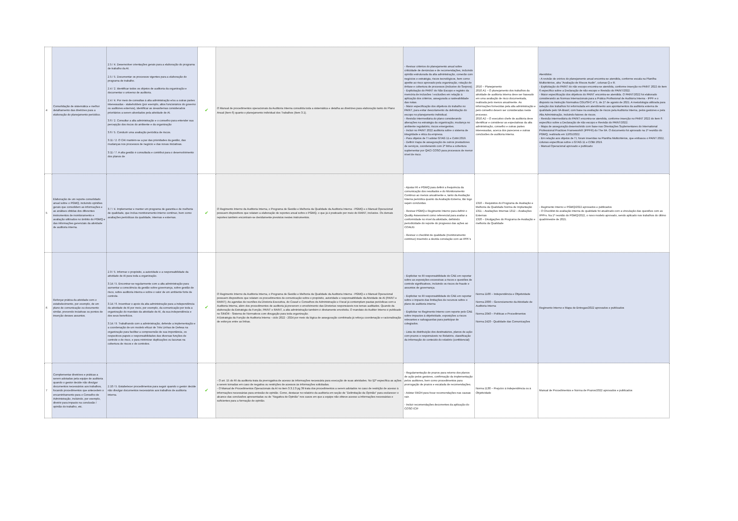| 4 | Consolidação de sistemática e melhor detalhamento das diretrizes para a elaboração do planejamento periódico. | 2.5 / 4. Desenvolver orientações gerais para a elaboração do programa de trabalho da AI. 2.5 / 5. Documentar os processos vigentes para a elaboração do programa de trabalho. 2.4 / 2. Identificar todos os objetos de auditoria da organização e documentar o universo de auditoria. 2.4 / 4. Por meio de consultas à alta administração e/ou a outras partes interessadas - stakeholders (por exemplo, altos funcionários do governo ou auditores externos), identificar as áreas/temas considerados prioritários a serem abordados pela atividade de AI. 3.6 / 2. Consultar a alta administração e o conselho para entender sua percepção dos riscos do ambiente e da organização 3.6 / 5. Conduzir uma avaliação periódica de riscos. 3.11 / 2. O CAI mantém-se a par das prioridades da gestão, das mudanças nos processos de negócio e das novas iniciativas. 3.11 / 7. A alta gestão é consultada e contribui para o desenvolvimento dos planos de | ✔ | O Manual de procedimentos operacionais da Auditoria Interna consolida toda a sistemática e detalha as diretrizes para elaboração tanto do Plano Anual (Item 6) quanto o planejamento individual dos Trabalhos (Item 3.1). | - Revisar critérios do planejamento anual sobre criticidade de denúncias e de recomendações, incluindo opinião estruturada da alta administração, conexão com negócios e estratégia, riscos tecnológicos, bem como apetite ao risco aprovado pela organização, rotação de ênfase e cobertura de processos (inclusive do Serpros). - Explicitação do PAINT do Não Escopo e registro da memória de inclusões / exclusões em relação à aplicação dos critérios, assegurada a rastreabilidade das notas. - Maior especificação dos objetivos do trabalho no PAINT, para evitar descolamento da delimitação do escopo no planejamento individual. - Revisão intermediária do plano considerando alterações na estratégia da organização, mudança no ambiente regulatório, riscos emergentes. - Incluir no PAINT 2022 auditoria sobre o sistema de integridade e ética da empresa. - Para objetos de TI adotar GTAG 11 e Cobit 2019. - Definir mapa de asseguração de outros prestadores de serviços, coordenando com 2ª linha a cobertura suplementar por QACI COSO para processos de menor nível de risco. | 2010 – Planejamento 2010.A1 – O planejamento dos trabalhos da atividade de auditoria interna deve ser baseado em uma avaliação de risco documentada, realizada pelo menos anualmente. As informações fornecidas pela alta administração e pelo conselho devem ser consideradas neste processo. 2010.A2 – O executivo chefe de auditoria deve identificar e considerar as expectativas da alta administração, conselho e outras partes interessadas, acerca dos pareceres e outras conclusões de auditoria interna. | Atendidos: - A revisão de crérios do planejamento anual encontra-se atendida, conforme escala na Planilha Multicritérios, aba "Avaliação de Riscos Audin", colunas Q e R. - Explicitação do PAINT do não escopo encontra-se atendida, conforme inserção no PAINT 2022 do item 6 específico sobre a Declaração de não escopo e Revisão do PAINT/2022. - Maior especificação dos objetivos do PAINT encontra-se atendida. O PAINT/2022 foi elaborado considerando as Normas Internacionais para a Prática Profissional de Auditoria Interna - IPPF e o disposto na Instrução Normativa CGU/SFC nº 5, de 27 de agosto de 2021. A metodologia utilizada para seleção dos trabalhos foi reformulada em atendimento aos apontamentos da auditoria externa de qualidade pelo IIA-Brasil, com base na avaliação de riscos pela Auditoria Interna, pelos gestores e pela Alta Administração, incluindo fatores de riscos. - Revisão intermediária do PAINT encontra-se atendida, conforme inserção no PAINT 2022 do item 6 específico sobre a Declaração de não escopo e Revisão do PAINT/2022. - Mapa de asseguração desenvolvido com base nas Orientações Suplementares do International Professional Practices Framework® (IPPF®) do The IIA. O documento foi aprovado na 1ª reunião do PGMQ, realizada em 12/01/2022. - Em relação aos objetos de TI, foram inseridas na Planilha Multicritérios, que embasou o PAINT 2022, colunas específicas sobre o GTAG 11 e COBI 2019. - Manual Operacional aprovado e publicado |
| 5 | Elaboração de um reporte consolidado anual sobre o PGMQ, incluindo opiniões gerais que consolidem as informações e as análises obtidas dos diferentes instrumentos de monitoramento e avaliação utilizados no âmbito do PGMQ e das informações gerenciais da atividade de auditoria interna. | 3.7 / 4. Implementar e manter um programa de garantia e de melhoria de qualidade, que inclua monitoramento interno contínuo, bem como avaliações periódicas da qualidade, internas e externas. | ✔ | O Regimento Interno da Auditoria Interna, o Programa de Gestão e Melhoria da Qualidade da Auditoria Interna - PGMQ e o Manual Operacional possuem dispositivos que relatam a elaboração de reportes anual sobre o PGMQ, o que já é praticado por meio do RAINT, inclusive. Os demais reportes também encontram-se devidamente previstos nestes instrumentos. | - Ajustar RI e PGMQ para definir a frequência da comunicação dos resultados e do Monitoramento Contínuo ao menos anualmente e, tanto da Avaliação Interna periódica quanto da Avaliação Externa, tão logo sejam concluídas. - Revisar PGMQ e Regimento Interno para definir o Quality Assessment como referencial para avaliar a conformidade no nível da atividade, definindo periodicidade do reporte do progresso das ações ao COAUD. - Revisar o checklist de qualidade (monitoramento contínuo) inserindo a devida correlação com as IPPF's | 1310 – Requisitos do Programa de Avaliação e Melhoria da Qualidade Norma de Implantação 1311 – Avaliações Internas 1312 – Avaliações Externas 1320 – Divulgações do Programa de Avaliação e melhoria da Qualidade | - Regimento Interno e PGMQ/2022 aprovados e publicados - O Checklist de avaliação interna de qualidade foi atualizado com a vinculação das questões com as IPPFs. Na 1ª reunião do PGMQ/2022, o novo modelo aprovado, sendo aplicado nos trabalhos do último quadrimestre de 2021. |
| 6 | Reforçar prática da atividade com o estabelecimento, por exemplo, de um plano de comunicação ou documento similar, prevendo inciativas ou pontos de inserção desses assuntos. | 2.9 / 5. Informar o propósito, a autoridade e a responsabilidade da atividade de AI para toda a organização. 3.14 / 5. Encontrar-se regularmente com a alta administração para aumentar a consciência da gestão sobre governança, sobre gestão de risco, sobre auditoria interna e sobre o valor de um ambiente forte de controle. 3.14 / 6. Incentivar o apoio da alta administração para a independência da atividade de AI por meio, por exemplo, da comunicação por toda a organização do mandato da atividade de AI, da sua independência e dos seus benefícios. 3.14 / 9. Trabalhando com a administração, defende a implementação e a coordenação de um modelo eficaz de Três Linhas de Defesa na organização para facilitar a compreensão de sua importância, os respectivos papeis e responsabilidades das diversas funções de controle e de risco, e para minimizar duplicações ou lacunas na cobertura de riscos e de controles. | ✔ | O Regimento Interno da Auditoria Interna, o Programa de Gestão e Melhoria da Qualidade da Auditoria Interna - PGMQ e o Manual Operacional possuem dispositivos que relatam os procedimentos de comunicação sobre o propósito, autoridade e responsabilidade da Atividade de AI (PAINT e RAINT); As agendas de reuniões da Diretoria Executiva, do Coaud e Conselhos de Administração e Fiscal já contemplam pautas periódicas com a Auditoria Interna, além dos procedimentos de auditoria já preverem o envolvimento das Diretorias responsáveis nos temas auditados. Quando da elaboração da Estratégia da Função, PAINT e RAINT, a alta administração também é diretamente envolvida. O mandato do Auditor Interno é publicado no SINOR - Sistema de Normativos com divugação para toda organização. A Estratégia da Função de Auditoria Interna - ciclo 2022 - 2024 por meio da lógica de asseguração combinada já reforça coordenação e racionalização de esforços entre as linhas. | - Explicitar no RI responsabilidade do CAE em reportar sobre as exposições excessivas a riscos e questões de controle significativos, incluindo os riscos de fraude e assuntos de governança. - Explicitar no RI responsabilidade do CAE em reportar sobre o impacto das limitações de recursos sobre o plano de auditoria interna - Explicitar no Regimento Interno com reporte pelo CAE sobre impactos à objetividade, exposições a riscos relevantes e salvaguardas para participar de colegiados. - Lista de distribuição dos destinatários, planos de ação com prazos e responsáveis no Relatório, classificação da informação do conteúdo do relatório (confidencial) | Norma 1100 – Independência e Objetividade Norma 2000 – Gerenciamento da Atividade de Auditoria Interna Norma 2040 – Políticas e Procedimentos Norma 2420 - Qualidade das Comunicações | Regimento Interno e Mapa de Entregas/2022 aprovados e publicados |
| 7 | Complementar diretrizes e práticas a serem adotadas pela equipe de auditoria quando o gestor decide não divulgar documentos necessários aos trabalhos, focando procedimentos que antecedem o encaminhamento para o Conselho de Administração, incluindo, por exemplo, diretriz para impacto na conclusão / opinião do trabalho, etc. | 2.10 / 5. Estabelecer procedimentos para seguir quando o gestor decide não divulgar documentos necessários aos trabalhos de auditoria interna. | ✔ | - O art. 15 do RI da auditoria trata da prerrogativa de acesso às informações necessária para execução de suas atividades. No §2º específica as ações a serem tomadas em caso de negativa ou restrições de acessos às informações solicitadas. - O Manual de Procedimentos Operacionais da AI no item 3.3.2.3 pg 39 trata dos procedimentos a serem adotados no caso de restrição de acesso à informações necessárias para emissão de opinião. Como, destacar no relatório da auditoria em seção de "Delimitação da Opinião" para esclarecer o alcance das conclusões apresentadas ou de "Negativa de Opinião" nos casos em que a equipe não obteve acesso a informações necessárias e suficientes para a formação de opinião. | - Regulamentação de prazos para retorno dos planos de ação pelos gestores, confirmação da implementação pelos auditores, bem como procedimentos para prorrogação de prazos e escalada de recomendações. - Adotar 5W2H para focar recomendações nas causas raiz. - Incluir recomendações decorrentes da aplicação do COSO ICIF | Norma 1130 – Prejuízo à Independência ou à Objetividade | Manual de Procedimentos e Norma de Prazos/2022 aprovados e publicados |